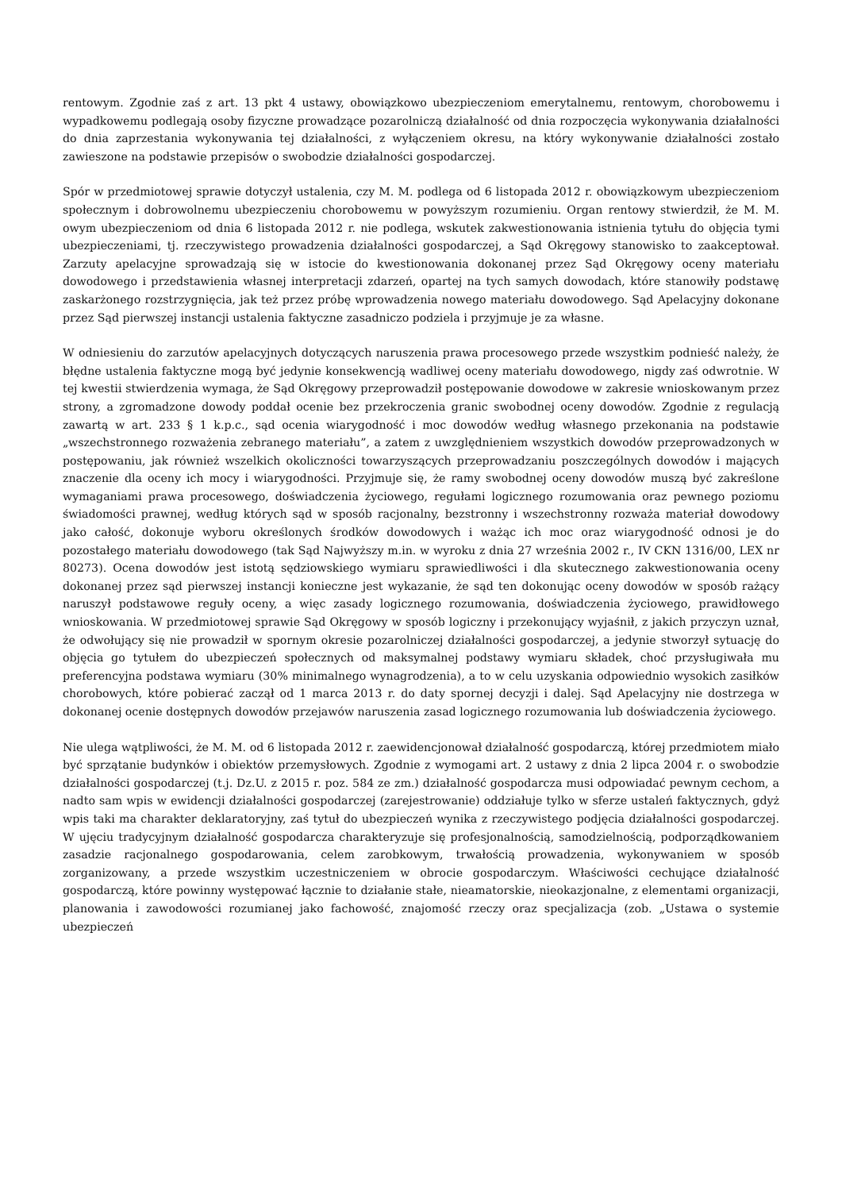rentowym. Zgodnie zaś z art. 13 pkt 4 ustawy, obowiązkowo ubezpieczeniom emerytalnemu, rentowym, chorobowemu i wypadkowemu podlegają osoby fizyczne prowadzące pozarolniczą działalność od dnia rozpoczęcia wykonywania działalności do dnia zaprzestania wykonywania tej działalności, z wyłączeniem okresu, na który wykonywanie działalności zostało zawieszone na podstawie przepisów o swobodzie działalności gospodarczej.
Spór w przedmiotowej sprawie dotyczył ustalenia, czy M. M. podlega od 6 listopada 2012 r. obowiązkowym ubezpieczeniom społecznym i dobrowolnemu ubezpieczeniu chorobowemu w powyższym rozumieniu. Organ rentowy stwierdził, że M. M. owym ubezpieczeniom od dnia 6 listopada 2012 r. nie podlega, wskutek zakwestionowania istnienia tytułu do objęcia tymi ubezpieczeniami, tj. rzeczywistego prowadzenia działalności gospodarczej, a Sąd Okręgowy stanowisko to zaakceptował. Zarzuty apelacyjne sprowadzają się w istocie do kwestionowania dokonanej przez Sąd Okręgowy oceny materiału dowodowego i przedstawienia własnej interpretacji zdarzeń, opartej na tych samych dowodach, które stanowiły podstawę zaskarżonego rozstrzygnięcia, jak też przez próbę wprowadzenia nowego materiału dowodowego. Sąd Apelacyjny dokonane przez Sąd pierwszej instancji ustalenia faktyczne zasadniczo podziela i przyjmuje je za własne.
W odniesieniu do zarzutów apelacyjnych dotyczących naruszenia prawa procesowego przede wszystkim podnieść należy, że błędne ustalenia faktyczne mogą być jedynie konsekwencją wadliwej oceny materiału dowodowego, nigdy zaś odwrotnie. W tej kwestii stwierdzenia wymaga, że Sąd Okręgowy przeprowadził postępowanie dowodowe w zakresie wnioskowanym przez strony, a zgromadzone dowody poddał ocenie bez przekroczenia granic swobodnej oceny dowodów. Zgodnie z regulacją zawartą w art. 233 § 1 k.p.c., sąd ocenia wiarygodność i moc dowodów według własnego przekonania na podstawie „wszechstronnego rozważenia zebranego materiału”, a zatem z uwzględnieniem wszystkich dowodów przeprowadzonych w postępowaniu, jak również wszelkich okoliczności towarzyszących przeprowadzaniu poszczególnych dowodów i mających znaczenie dla oceny ich mocy i wiarygodności. Przyjmuje się, że ramy swobodnej oceny dowodów muszą być zakreślone wymaganiami prawa procesowego, doświadczenia życiowego, regułami logicznego rozumowania oraz pewnego poziomu świadomości prawnej, według których sąd w sposób racjonalny, bezstronny i wszechstronny rozważa materiał dowodowy jako całość, dokonuje wyboru określonych środków dowodowych i ważąc ich moc oraz wiarygodność odnosi je do pozostałego materiału dowodowego (tak Sąd Najwyższy m.in. w wyroku z dnia 27 września 2002 r., IV CKN 1316/00, LEX nr 80273). Ocena dowodów jest istotą sędziowskiego wymiaru sprawiedliwości i dla skutecznego zakwestionowania oceny dokonanej przez sąd pierwszej instancji konieczne jest wykazanie, że sąd ten dokonując oceny dowodów w sposób rażący naruszył podstawowe reguły oceny, a więc zasady logicznego rozumowania, doświadczenia życiowego, prawidłowego wnioskowania. W przedmiotowej sprawie Sąd Okręgowy w sposób logiczny i przekonujący wyjaśnił, z jakich przyczyn uznał, że odwołujący się nie prowadził w spornym okresie pozarolniczej działalności gospodarczej, a jedynie stworzył sytuację do objęcia go tytułem do ubezpieczeń społecznych od maksymalnej podstawy wymiaru składek, choć przysługiwała mu preferencyjna podstawa wymiaru (30% minimalnego wynagrodzenia), a to w celu uzyskania odpowiednio wysokich zasiłków chorobowych, które pobierać zaczął od 1 marca 2013 r. do daty spornej decyzji i dalej. Sąd Apelacyjny nie dostrzega w dokonanej ocenie dostępnych dowodów przejawów naruszenia zasad logicznego rozumowania lub doświadczenia życiowego.
Nie ulega wątpliwości, że M. M. od 6 listopada 2012 r. zaewidencjonował działalność gospodarczą, której przedmiotem miało być sprzątanie budynków i obiektów przemysłowych. Zgodnie z wymogami art. 2 ustawy z dnia 2 lipca 2004 r. o swobodzie działalności gospodarczej (t.j. Dz.U. z 2015 r. poz. 584 ze zm.) działalność gospodarcza musi odpowiadać pewnym cechom, a nadto sam wpis w ewidencji działalności gospodarczej (zarejestrowanie) oddziałuje tylko w sferze ustaleń faktycznych, gdyż wpis taki ma charakter deklaratoryjny, zaś tytuł do ubezpieczeń wynika z rzeczywistego podjęcia działalności gospodarczej. W ujęciu tradycyjnym działalność gospodarcza charakteryzuje się profesjonalnością, samodzielnością, podporządkowaniem zasadzie racjonalnego gospodarowania, celem zarobkowym, trwałością prowadzenia, wykonywaniem w sposób zorganizowany, a przede wszystkim uczestniczeniem w obrocie gospodarczym. Właściwości cechujące działalność gospodarczą, które powinny występować łącznie to działanie stałe, nieamatorskie, nieokazjonalne, z elementami organizacji, planowania i zawodowości rozumianej jako fachowość, znajomość rzeczy oraz specjalizacja (zob. „Ustawa o systemie ubezpieczeń